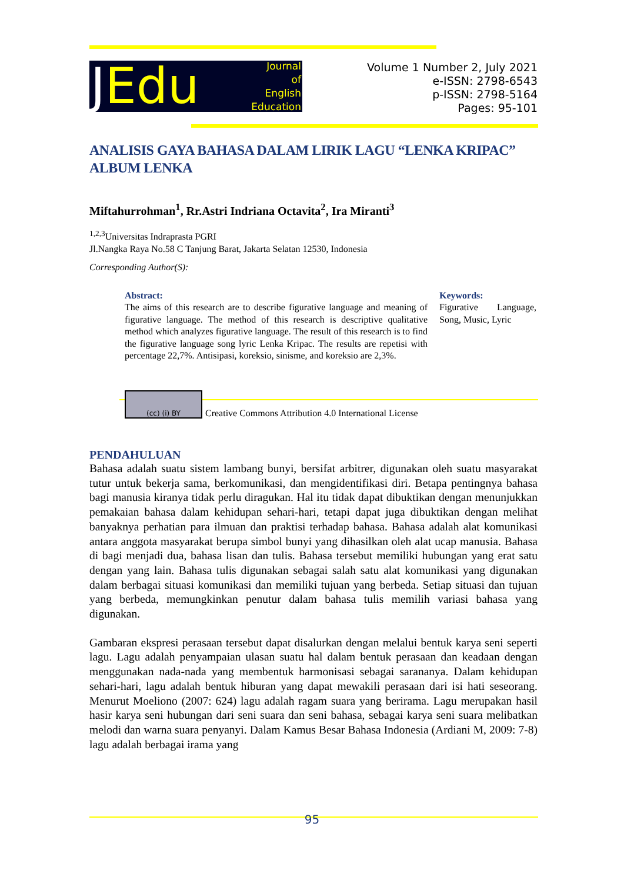JEdu
Journal
of
English
Education
Volume 1 Number 2, July 2021
e-ISSN: 2798-6543
p-ISSN: 2798-5164
Pages: 95-101
ANALISIS GAYA BAHASA DALAM LIRIK LAGU “LENKA KRIPAC” ALBUM LENKA
Miftahurrohman<sup>1</sup>, Rr.Astri Indriana Octavita<sup>2</sup>, Ira Miranti<sup>3</sup>
<sup>1,2,3</sup>Universitas Indraprasta PGRI
Jl.Nangka Raya No.58 C Tanjung Barat, Jakarta Selatan 12530, Indonesia
Corresponding Author(S):
Abstract:
The aims of this research are to describe figurative language and meaning of figurative language. The method of this research is descriptive qualitative method which analyzes figurative language. The result of this research is to find the figurative language song lyric Lenka Kripac. The results are repetisi with percentage 22,7%. Antisipasi, koreksio, sinisme, and koreksio are 2,3%.
Keywords:
Figurative Language, Song, Music, Lyric
(cc) (i) BY
Creative Commons Attribution 4.0 International License
PENDAHULUAN
Bahasa adalah suatu sistem lambang bunyi, bersifat arbitrer, digunakan oleh suatu masyarakat tutur untuk bekerja sama, berkomunikasi, dan mengidentifikasi diri. Betapa pentingnya bahasa bagi manusia kiranya tidak perlu diragukan. Hal itu tidak dapat dibuktikan dengan menunjukkan pemakaian bahasa dalam kehidupan sehari-hari, tetapi dapat juga dibuktikan dengan melihat banyaknya perhatian para ilmuan dan praktisi terhadap bahasa. Bahasa adalah alat komunikasi antara anggota masyarakat berupa simbol bunyi yang dihasilkan oleh alat ucap manusia. Bahasa di bagi menjadi dua, bahasa lisan dan tulis. Bahasa tersebut memiliki hubungan yang erat satu dengan yang lain. Bahasa tulis digunakan sebagai salah satu alat komunikasi yang digunakan dalam berbagai situasi komunikasi dan memiliki tujuan yang berbeda. Setiap situasi dan tujuan yang berbeda, memungkinkan penutur dalam bahasa tulis memilih variasi bahasa yang digunakan.
Gambaran ekspresi perasaan tersebut dapat disalurkan dengan melalui bentuk karya seni seperti lagu. Lagu adalah penyampaian ulasan suatu hal dalam bentuk perasaan dan keadaan dengan menggunakan nada-nada yang membentuk harmonisasi sebagai sarananya. Dalam kehidupan sehari-hari, lagu adalah bentuk hiburan yang dapat mewakili perasaan dari isi hati seseorang. Menurut Moeliono (2007: 624) lagu adalah ragam suara yang berirama. Lagu merupakan hasil hasir karya seni hubungan dari seni suara dan seni bahasa, sebagai karya seni suara melibatkan melodi dan warna suara penyanyi. Dalam Kamus Besar Bahasa Indonesia (Ardiani M, 2009: 7-8) lagu adalah berbagai irama yang
95